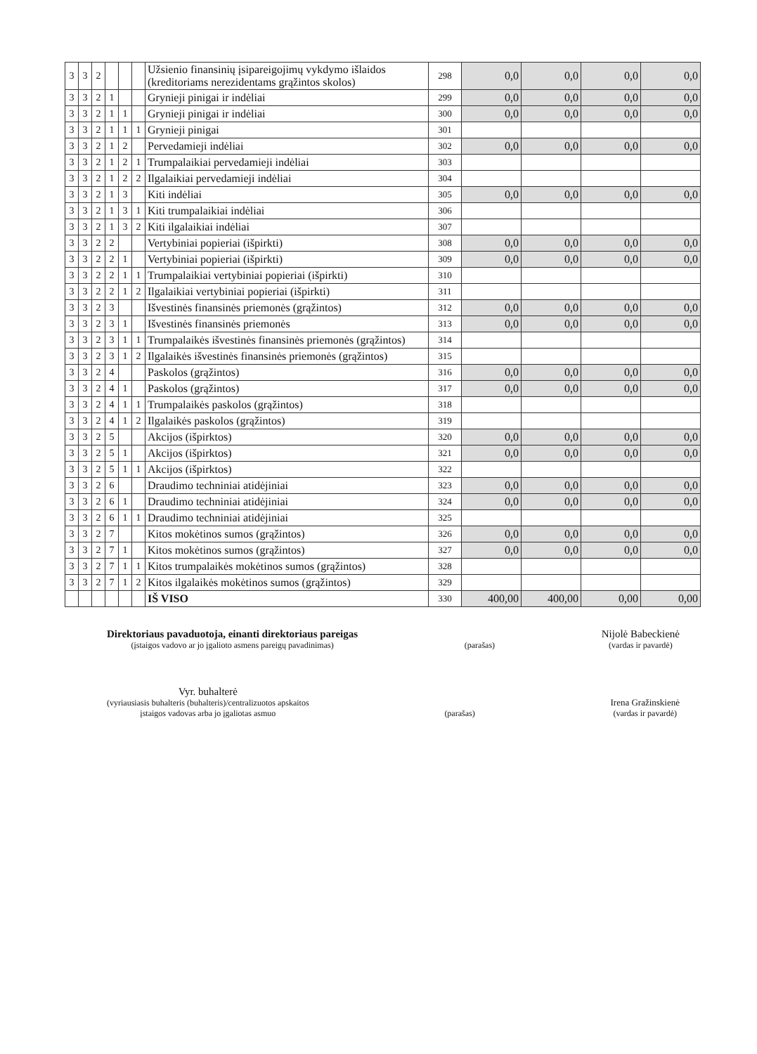| 3 | 3 | 2 | | | | Užsienio finansinių įsipareigojimų vykdymo išlaidos (kreditoriams nerezidentams grąžintos skolos) | 298 | 0,0 | 0,0 | 0,0 | 0,0 |
| 3 | 3 | 2 | 1 | | | Grynieji pinigai ir indėliai | 299 | 0,0 | 0,0 | 0,0 | 0,0 |
| 3 | 3 | 2 | 1 | 1 | | Grynieji pinigai ir indėliai | 300 | 0,0 | 0,0 | 0,0 | 0,0 |
| 3 | 3 | 2 | 1 | 1 | 1 | Grynieji pinigai | 301 | | | | |
| 3 | 3 | 2 | 1 | 2 | | Pervedamieji indėliai | 302 | 0,0 | 0,0 | 0,0 | 0,0 |
| 3 | 3 | 2 | 1 | 2 | 1 | Trumpalaikiai pervedamieji indėliai | 303 | | | | |
| 3 | 3 | 2 | 1 | 2 | 2 | Ilgalaikiai pervedamieji indėliai | 304 | | | | |
| 3 | 3 | 2 | 1 | 3 | | Kiti indėliai | 305 | 0,0 | 0,0 | 0,0 | 0,0 |
| 3 | 3 | 2 | 1 | 3 | 1 | Kiti trumpalaikiai indėliai | 306 | | | | |
| 3 | 3 | 2 | 1 | 3 | 2 | Kiti ilgalaikiai indėliai | 307 | | | | |
| 3 | 3 | 2 | 2 | | | Vertybiniai popieriai (išpirkti) | 308 | 0,0 | 0,0 | 0,0 | 0,0 |
| 3 | 3 | 2 | 2 | 1 | | Vertybiniai popieriai (išpirkti) | 309 | 0,0 | 0,0 | 0,0 | 0,0 |
| 3 | 3 | 2 | 2 | 1 | 1 | Trumpalaikiai vertybiniai popieriai (išpirkti) | 310 | | | | |
| 3 | 3 | 2 | 2 | 1 | 2 | Ilgalaikiai vertybiniai popieriai (išpirkti) | 311 | | | | |
| 3 | 3 | 2 | 3 | | | Išvestinės finansinės priemonės (grąžintos) | 312 | 0,0 | 0,0 | 0,0 | 0,0 |
| 3 | 3 | 2 | 3 | 1 | | Išvestinės finansinės priemonės | 313 | 0,0 | 0,0 | 0,0 | 0,0 |
| 3 | 3 | 2 | 3 | 1 | 1 | Trumpalaikės išvestinės finansinės priemonės (grąžintos) | 314 | | | | |
| 3 | 3 | 2 | 3 | 1 | 2 | Ilgalaikės išvestinės finansinės priemonės (grąžintos) | 315 | | | | |
| 3 | 3 | 2 | 4 | | | Paskolos (grąžintos) | 316 | 0,0 | 0,0 | 0,0 | 0,0 |
| 3 | 3 | 2 | 4 | 1 | | Paskolos (grąžintos) | 317 | 0,0 | 0,0 | 0,0 | 0,0 |
| 3 | 3 | 2 | 4 | 1 | 1 | Trumpalaikės paskolos (grąžintos) | 318 | | | | |
| 3 | 3 | 2 | 4 | 1 | 2 | Ilgalaikės paskolos (grąžintos) | 319 | | | | |
| 3 | 3 | 2 | 5 | | | Akcijos (išpirktos) | 320 | 0,0 | 0,0 | 0,0 | 0,0 |
| 3 | 3 | 2 | 5 | 1 | | Akcijos (išpirktos) | 321 | 0,0 | 0,0 | 0,0 | 0,0 |
| 3 | 3 | 2 | 5 | 1 | 1 | Akcijos (išpirktos) | 322 | | | | |
| 3 | 3 | 2 | 6 | | | Draudimo techniniai atidėjiniai | 323 | 0,0 | 0,0 | 0,0 | 0,0 |
| 3 | 3 | 2 | 6 | 1 | | Draudimo techniniai atidėjiniai | 324 | 0,0 | 0,0 | 0,0 | 0,0 |
| 3 | 3 | 2 | 6 | 1 | 1 | Draudimo techniniai atidėjiniai | 325 | | | | |
| 3 | 3 | 2 | 7 | | | Kitos mokėtinos sumos (grąžintos) | 326 | 0,0 | 0,0 | 0,0 | 0,0 |
| 3 | 3 | 2 | 7 | 1 | | Kitos mokėtinos sumos (grąžintos) | 327 | 0,0 | 0,0 | 0,0 | 0,0 |
| 3 | 3 | 2 | 7 | 1 | 1 | Kitos trumpalaikės mokėtinos sumos (grąžintos) | 328 | | | | |
| 3 | 3 | 2 | 7 | 1 | 2 | Kitos ilgalaikės mokėtinos sumos (grąžintos) | 329 | | | | |
| | | | | | | IŠ VISO | 330 | 400,00 | 400,00 | 0,00 | 0,00 |
Direktoriaus pavaduotoja, einanti direktoriaus pareigas
(įstaigos vadovo ar jo įgalioto asmens pareigų pavadinimas)
(parašas)
Nijolė Babeckienė
(vardas ir pavardė)
Vyr. buhalterė
(vyriausiasis buhalteris (buhalteris)/centralizuotos apskaitos
įstaigos vadovas arba jo įgaliotas asmuo
(parašas)
Irena Gražinskienė
(vardas ir pavardė)